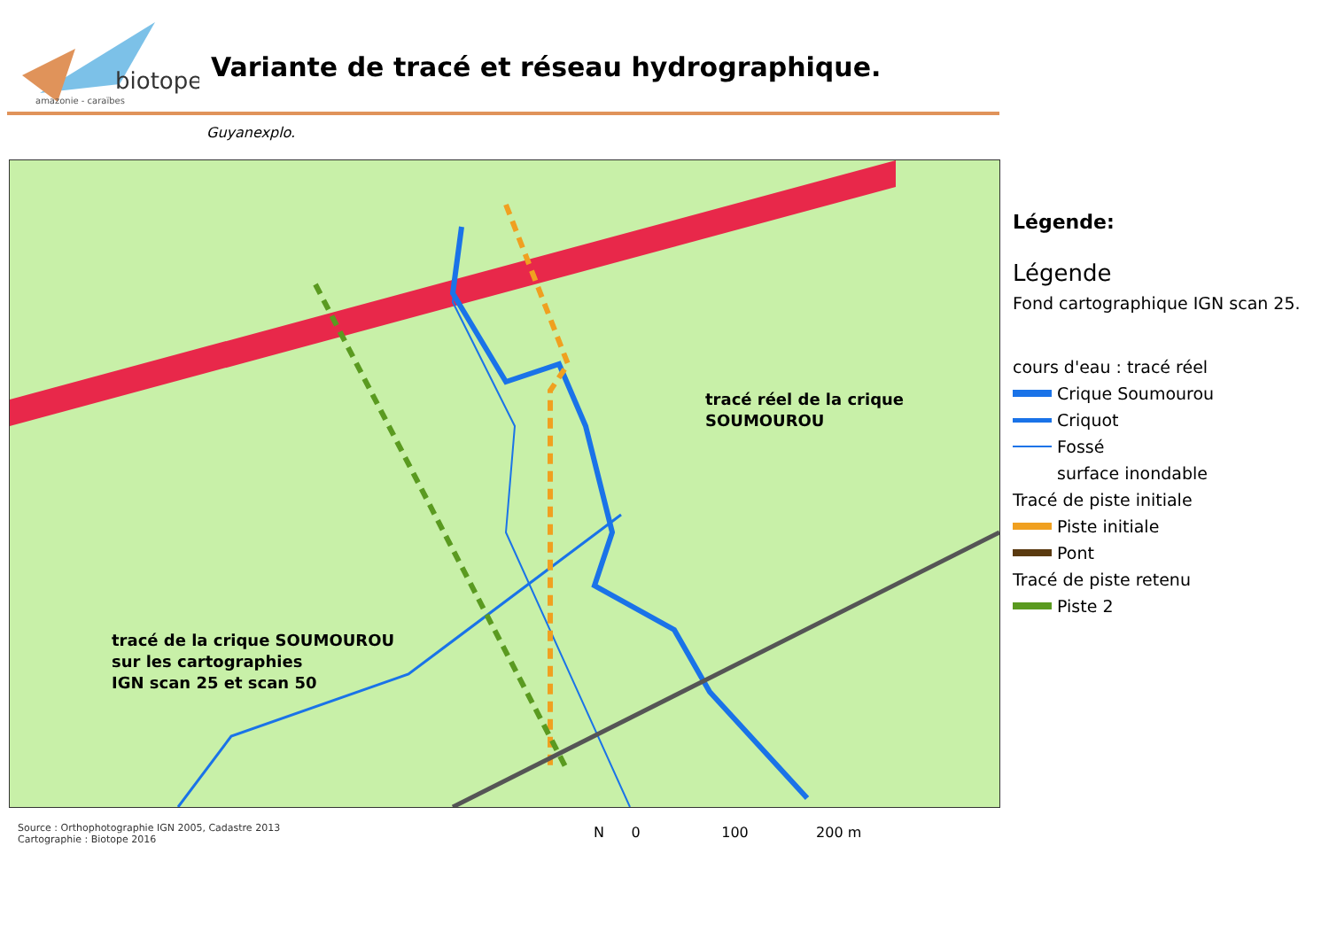biotope
amazonie - caraïbes
Variante de tracé et réseau hydrographique.
Guyanexplo.
tracé réel de la crique
SOUMOUROU
tracé de la crique SOUMOUROU
sur les cartographies
IGN scan 25 et scan 50
Légende:
Légende
Fond cartographique IGN scan 25.
cours d'eau : tracé réel
Crique Soumourou
Criquot
Fossé
surface inondable
Tracé de piste initiale
Piste initiale
Pont
Tracé de piste retenu
Piste 2
Source : Orthophotographie IGN 2005, Cadastre 2013
Cartographie : Biotope 2016
N 0 100 200 m